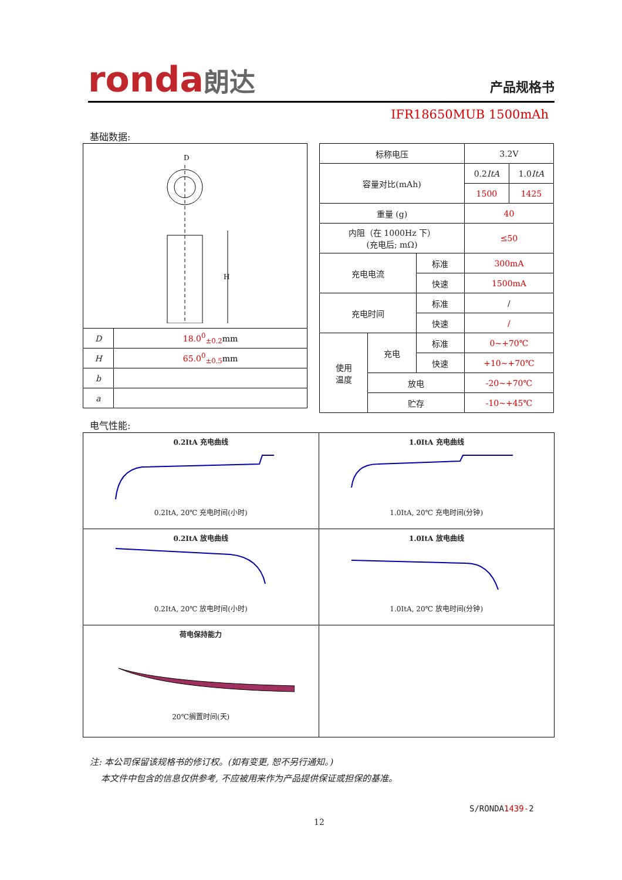ronda朗达
产品规格书
IFR18650MUB 1500mAh
基础数据:
| D H | |
| D | 18.0<sup>0</sup><sub>±0.2</sub> mm |
| H | 65.0<sup>0</sup><sub>±0.5</sub> mm |
| b | |
| a | |
| 标称电压 | | | 3.2V | |
| 容量对比(mAh) | | | 0.2 ItA | 1.0 ItA |
| | | | 1500 | 1425 |
| 重量 (g) | | | 40 | |
| 内阻（在 1000Hz 下） (充电后; mΩ) | | | ≤50 | |
| 充电电流 | | 标准 | 300mA | |
| | | 快速 | 1500mA | |
| 充电时间 | | 标准 | / | |
| | | 快速 | / | |
| 使用 温度 | 充电 | 标准 | 0~+70℃ | |
| | | 快速 | +10~+70℃ | |
| | 放电 | | -20~+70℃ | |
| | 贮存 | | -10~+45℃ | |
电气性能:
0.2ItA 充电曲线
0.2ItA, 20℃ 充电时间(小时)
1.0ItA 充电曲线
1.0ItA, 20℃ 充电时间(分钟)
0.2ItA 放电曲线
0.2ItA, 20℃ 放电时间(小时)
1.0ItA 放电曲线
1.0ItA, 20℃ 放电时间(分钟)
荷电保持能力
20℃搁置时间(天)
注: 本公司保留该规格书的修订权。(如有变更, 恕不另行通知。)
本文件中包含的信息仅供参考, 不应被用来作为产品提供保证或担保的基准。
S/RONDA1439-2
12